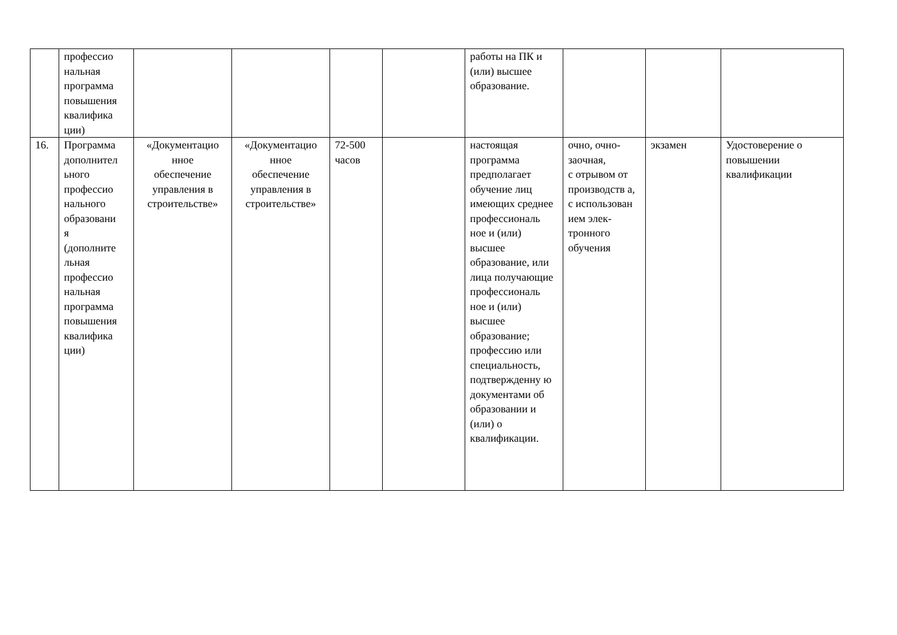| | профессио нальная программа повышения квалифика ции) | | | | | работы на ПК и (или) высшее образование. | | | |
| 16. | Программа дополнител ьного профессио нального образовани я (дополните льная профессио нальная программа повышения квалифика ции) | «Документацио нное обеспечение управления в строительстве» | «Документацио нное обеспечение управления в строительстве» | 72-500 часов | | настоящая программа предполагает обучение лиц имеющих среднее профессиональ ное и (или) высшее образование, или лица получающие профессиональ ное и (или) высшее образование; профессию или специальность, подтвержденну ю документами об образовании и (или) о квалификации. | очно, очно- заочная, с отрывом от производств а, с использован ием элек- тронного обучения | экзамен | Удостоверение о повышении квалификации |